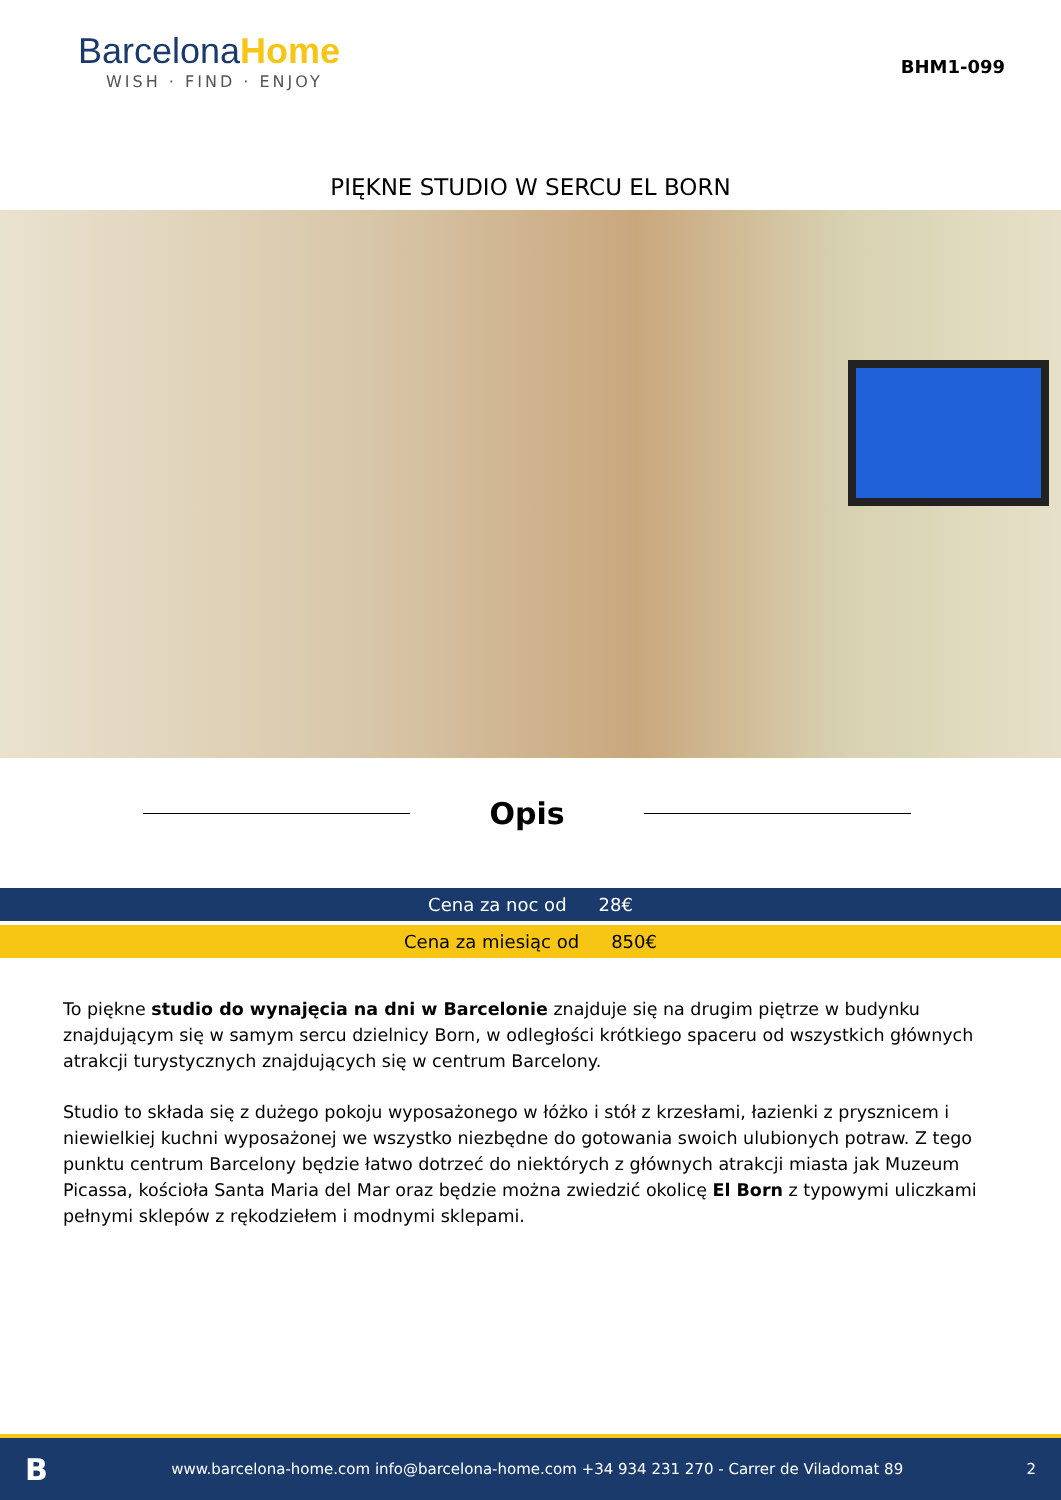BarcelonaHome
WISH · FIND · ENJOY
BHM1-099
PIĘKNE STUDIO W SERCU EL BORN
Opis
Cena za noc od 28€
Cena za miesiąc od 850€
To piękne studio do wynajęcia na dni w Barcelonie znajduje się na drugim piętrze w budynku znajdującym się w samym sercu dzielnicy Born, w odległości krótkiego spaceru od wszystkich głównych atrakcji turystycznych znajdujących się w centrum Barcelony.
Studio to składa się z dużego pokoju wyposażonego w łóżko i stół z krzesłami, łazienki z prysznicem i niewielkiej kuchni wyposażonej we wszystko niezbędne do gotowania swoich ulubionych potraw. Z tego punktu centrum Barcelony będzie łatwo dotrzeć do niektórych z głównych atrakcji miasta jak Muzeum Picassa, kościoła Santa Maria del Mar oraz będzie można zwiedzić okolicę El Born z typowymi uliczkami pełnymi sklepów z rękodziełem i modnymi sklepami.
Bwww.barcelona-home.com info@barcelona-home.com +34 934 231 270 - Carrer de Viladomat 89 2